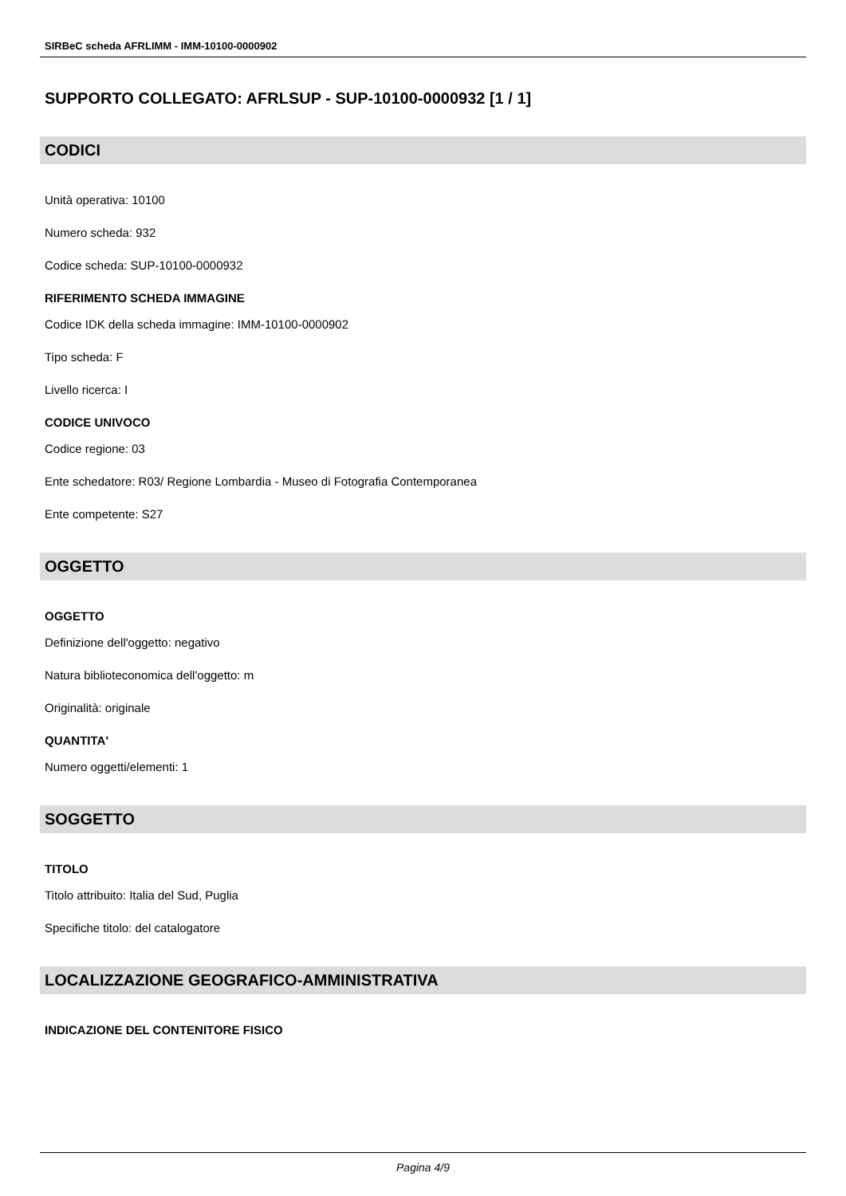SIRBeC scheda AFRLIMM - IMM-10100-0000902
SUPPORTO COLLEGATO: AFRLSUP - SUP-10100-0000932 [1 / 1]
CODICI
Unità operativa: 10100
Numero scheda: 932
Codice scheda: SUP-10100-0000932
RIFERIMENTO SCHEDA IMMAGINE
Codice IDK della scheda immagine: IMM-10100-0000902
Tipo scheda: F
Livello ricerca: I
CODICE UNIVOCO
Codice regione: 03
Ente schedatore: R03/ Regione Lombardia - Museo di Fotografia Contemporanea
Ente competente: S27
OGGETTO
OGGETTO
Definizione dell'oggetto: negativo
Natura biblioteconomica dell'oggetto: m
Originalità: originale
QUANTITA'
Numero oggetti/elementi: 1
SOGGETTO
TITOLO
Titolo attribuito: Italia del Sud, Puglia
Specifiche titolo: del catalogatore
LOCALIZZAZIONE GEOGRAFICO-AMMINISTRATIVA
INDICAZIONE DEL CONTENITORE FISICO
Pagina 4/9